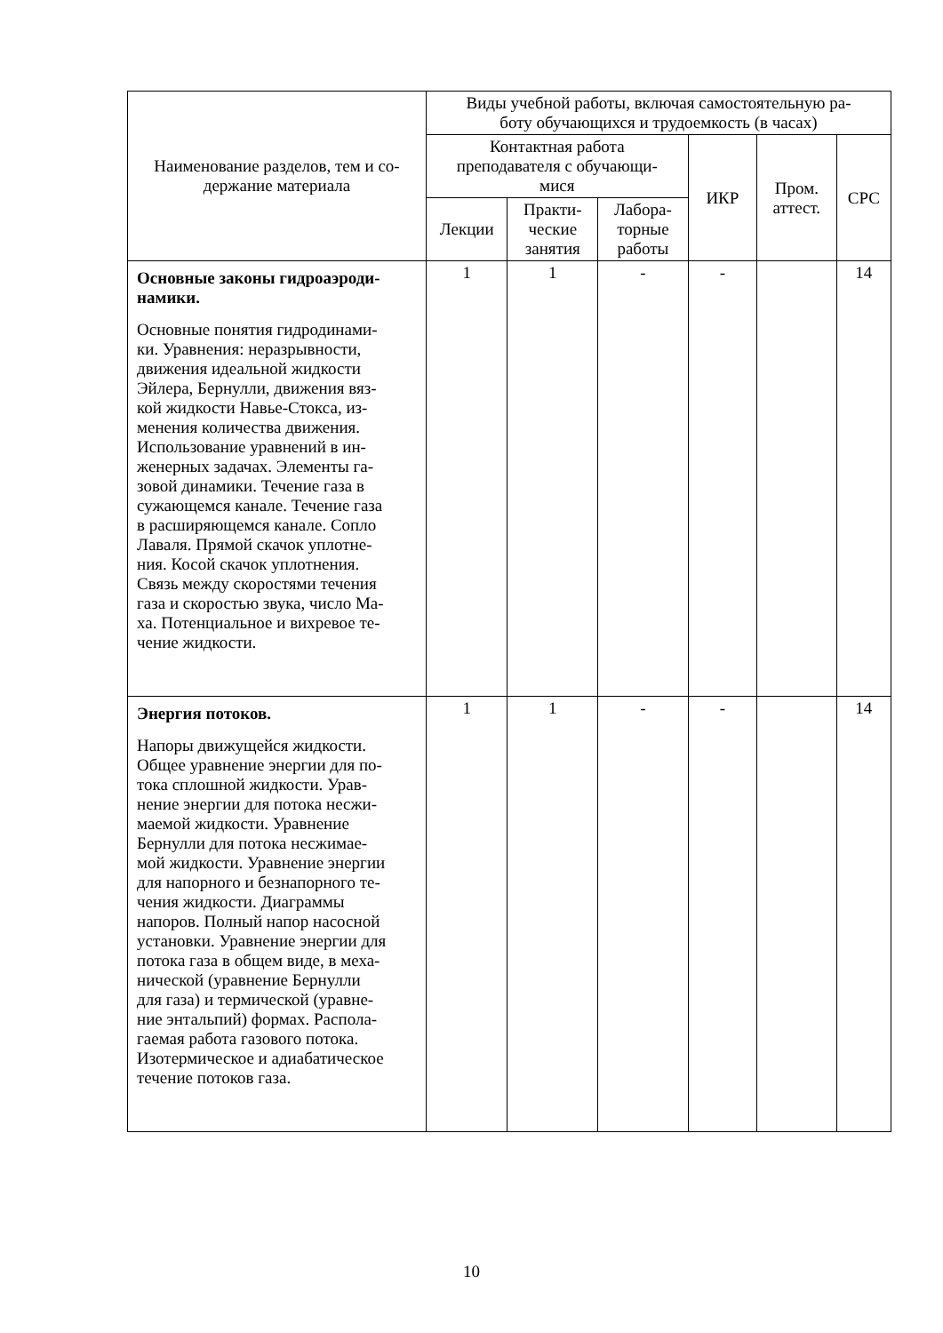| Наименование разделов, тем и со- держание материала | Виды учебной работы, включая самостоятельную ра- боту обучающихся и трудоемкость (в часах) | | | | | |
| --- | --- | --- | --- | --- | --- | --- |
| | Контактная работа преподавателя с обучающи- мися | | | ИКР | Пром. аттест. | СРС |
| | Лекции | Практи- ческие занятия | Лабора- торные работы | | | |
| Основные законы гидроаэроди- намики. Основные понятия гидродинами- ки. Уравнения: неразрывности, движения идеальной жидкости Эйлера, Бернулли, движения вяз- кой жидкости Навье-Стокса, из- менения количества движения. Использование уравнений в ин- женерных задачах. Элементы га- зовой динамики. Течение газа в сужающемся канале. Течение газа в расширяющемся канале. Сопло Лаваля. Прямой скачок уплотне- ния. Косой скачок уплотнения. Связь между скоростями течения газа и скоростью звука, число Ма- ха. Потенциальное и вихревое те- чение жидкости. | 1 | 1 | - | - | | 14 |
| Энергия потоков. Напоры движущейся жидкости. Общее уравнение энергии для по- тока сплошной жидкости. Урав- нение энергии для потока несжи- маемой жидкости. Уравнение Бернулли для потока несжимае- мой жидкости. Уравнение энергии для напорного и безнапорного те- чения жидкости. Диаграммы напоров. Полный напор насосной установки. Уравнение энергии для потока газа в общем виде, в меха- нической (уравнение Бернулли для газа) и термической (уравне- ние энтальпий) формах. Распола- гаемая работа газового потока. Изотермическое и адиабатическое течение потоков газа. | 1 | 1 | - | - | | 14 |
10